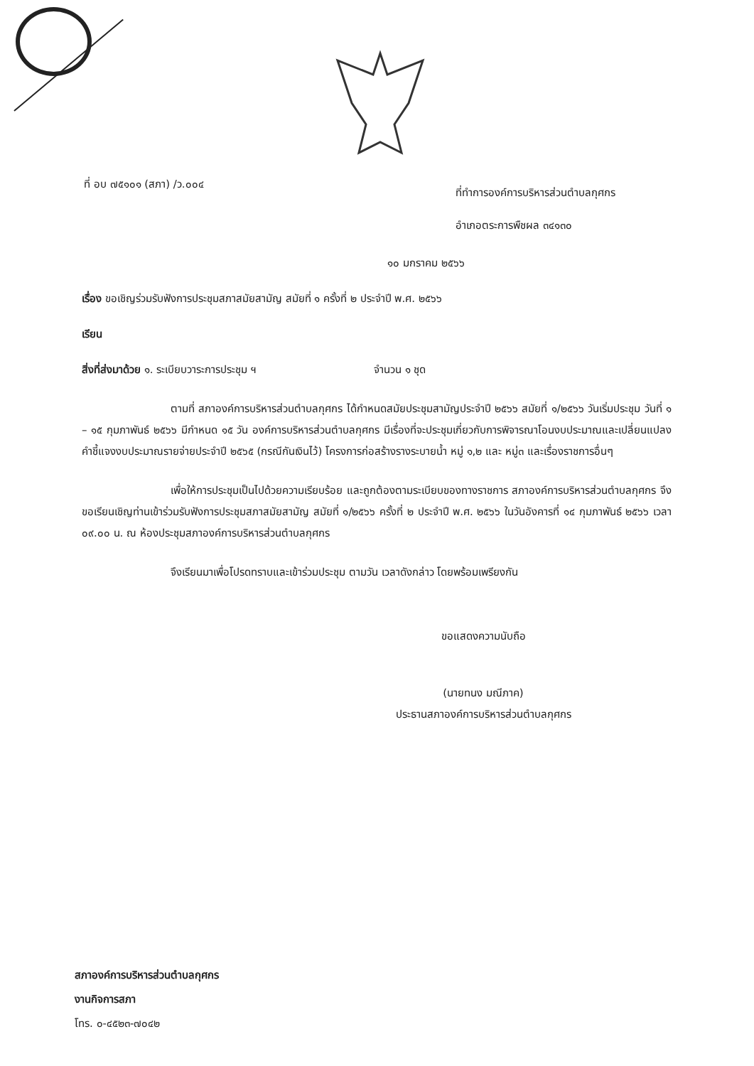ที่ อบ ๗๕๑๐๑ (สภา) /ว.๐๐๔
ที่ทำการองค์การบริหารส่วนตำบลกุศกร
อำเภอตระการพืชผล ๓๔๑๓๐
๑๐ มกราคม ๒๕๖๖
เรื่อง ขอเชิญร่วมรับฟังการประชุมสภาสมัยสามัญ สมัยที่ ๑ ครั้งที่ ๒ ประจำปี พ.ศ. ๒๕๖๖
เรียน
สิ่งที่ส่งมาด้วย ๑. ระเบียบวาระการประชุม ฯ จำนวน ๑ ชุด
ตามที่ สภาองค์การบริหารส่วนตำบลกุศกร ได้กำหนดสมัยประชุมสามัญประจำปี ๒๕๖๖ สมัยที่ ๑/๒๕๖๖ วันเริ่มประชุม วันที่ ๑ – ๑๕ กุมภาพันธ์ ๒๕๖๖ มีกำหนด ๑๕ วัน องค์การบริหารส่วนตำบลกุศกร มีเรื่องที่จะประชุมเกี่ยวกับการพิจารณาโอนงบประมาณและเปลี่ยนแปลงคำชี้แจงงบประมาณรายจ่ายประจำปี ๒๕๖๕ (กรณีกันเงินไว้) โครงการก่อสร้างรางระบายน้ำ หมู่ ๑,๒ และ หมู่๓ และเรื่องราชการอื่นๆ
เพื่อให้การประชุมเป็นไปด้วยความเรียบร้อย และถูกต้องตามระเบียบของทางราชการ สภาองค์การบริหารส่วนตำบลกุศกร จึงขอเรียนเชิญท่านเข้าร่วมรับฟังการประชุมสภาสมัยสามัญ สมัยที่ ๑/๒๕๖๖ ครั้งที่ ๒ ประจำปี พ.ศ. ๒๕๖๖ ในวันอังคารที่ ๑๔ กุมภาพันธ์ ๒๕๖๖ เวลา ๐๙.๐๐ น. ณ ห้องประชุมสภาองค์การบริหารส่วนตำบลกุศกร
จึงเรียนมาเพื่อโปรดทราบและเข้าร่วมประชุม ตามวัน เวลาดังกล่าว โดยพร้อมเพรียงกัน
ขอแสดงความนับถือ
(นายทนง มณีภาค)
ประธานสภาองค์การบริหารส่วนตำบลกุศกร
สภาองค์การบริหารส่วนตำบลกุศกร
งานกิจการสภา
โทร. ๐-๔๕๒๓-๗๐๔๒